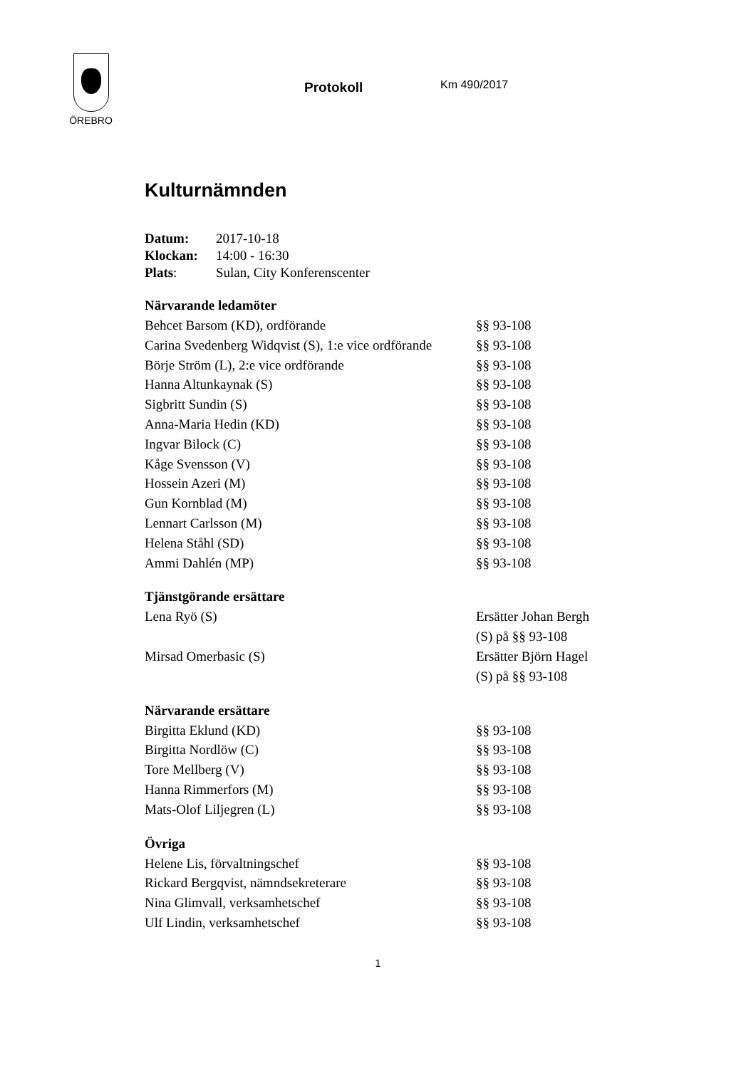ÖREBRO
Protokoll Km 490/2017
Kulturnämnden
| Datum: | 2017-10-18 |
| Klockan: | 14:00 - 16:30 |
| Plats : | Sulan, City Konferenscenter |
Närvarande ledamöter
| Behcet Barsom (KD), ordförande | §§ 93-108 |
| Carina Svedenberg Widqvist (S), 1:e vice ordförande | §§ 93-108 |
| Börje Ström (L), 2:e vice ordförande | §§ 93-108 |
| Hanna Altunkaynak (S) | §§ 93-108 |
| Sigbritt Sundin (S) | §§ 93-108 |
| Anna-Maria Hedin (KD) | §§ 93-108 |
| Ingvar Bilock (C) | §§ 93-108 |
| Kåge Svensson (V) | §§ 93-108 |
| Hossein Azeri (M) | §§ 93-108 |
| Gun Kornblad (M) | §§ 93-108 |
| Lennart Carlsson (M) | §§ 93-108 |
| Helena Ståhl (SD) | §§ 93-108 |
| Ammi Dahlén (MP) | §§ 93-108 |
Tjänstgörande ersättare
| Lena Ryö (S) | Ersätter Johan Bergh (S) på §§ 93-108 |
| Mirsad Omerbasic (S) | Ersätter Björn Hagel (S) på §§ 93-108 |
Närvarande ersättare
| Birgitta Eklund (KD) | §§ 93-108 |
| Birgitta Nordlöw (C) | §§ 93-108 |
| Tore Mellberg (V) | §§ 93-108 |
| Hanna Rimmerfors (M) | §§ 93-108 |
| Mats-Olof Liljegren (L) | §§ 93-108 |
Övriga
| Helene Lis, förvaltningschef | §§ 93-108 |
| Rickard Bergqvist, nämndsekreterare | §§ 93-108 |
| Nina Glimvall, verksamhetschef | §§ 93-108 |
| Ulf Lindin, verksamhetschef | §§ 93-108 |
1